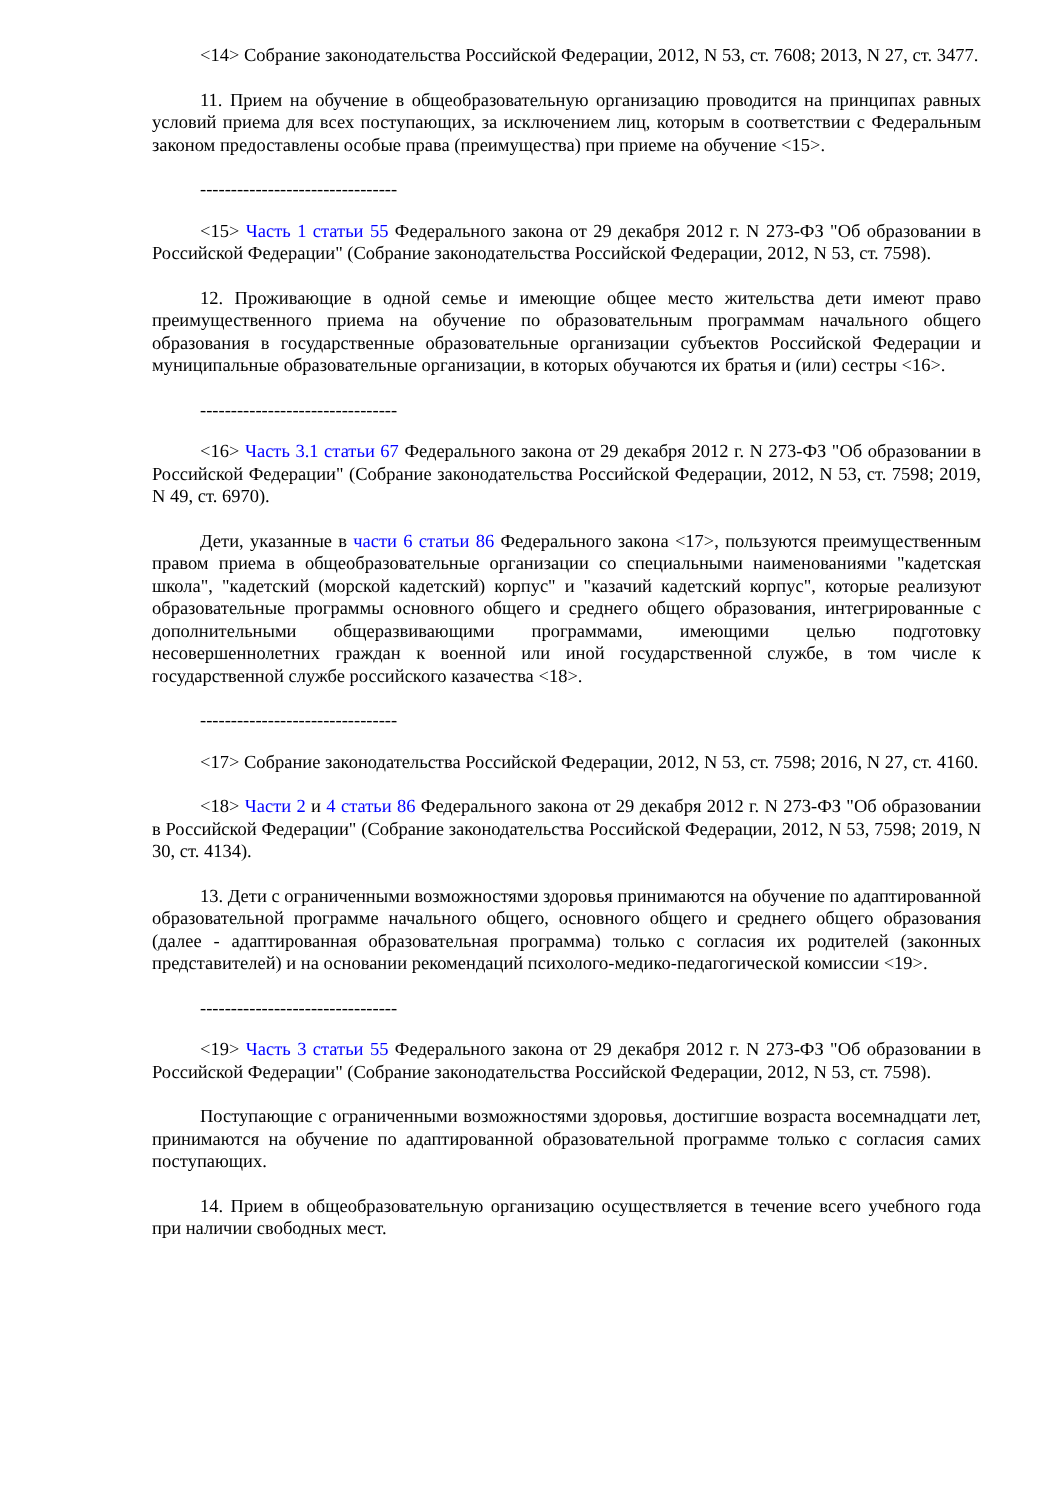<14> Собрание законодательства Российской Федерации, 2012, N 53, ст. 7608; 2013, N 27, ст. 3477.
11. Прием на обучение в общеобразовательную организацию проводится на принципах равных условий приема для всех поступающих, за исключением лиц, которым в соответствии с Федеральным законом предоставлены особые права (преимущества) при приеме на обучение <15>.
--------------------------------
<15> Часть 1 статьи 55 Федерального закона от 29 декабря 2012 г. N 273-ФЗ "Об образовании в Российской Федерации" (Собрание законодательства Российской Федерации, 2012, N 53, ст. 7598).
12. Проживающие в одной семье и имеющие общее место жительства дети имеют право преимущественного приема на обучение по образовательным программам начального общего образования в государственные образовательные организации субъектов Российской Федерации и муниципальные образовательные организации, в которых обучаются их братья и (или) сестры <16>.
--------------------------------
<16> Часть 3.1 статьи 67 Федерального закона от 29 декабря 2012 г. N 273-ФЗ "Об образовании в Российской Федерации" (Собрание законодательства Российской Федерации, 2012, N 53, ст. 7598; 2019, N 49, ст. 6970).
Дети, указанные в части 6 статьи 86 Федерального закона <17>, пользуются преимущественным правом приема в общеобразовательные организации со специальными наименованиями "кадетская школа", "кадетский (морской кадетский) корпус" и "казачий кадетский корпус", которые реализуют образовательные программы основного общего и среднего общего образования, интегрированные с дополнительными общеразвивающими программами, имеющими целью подготовку несовершеннолетних граждан к военной или иной государственной службе, в том числе к государственной службе российского казачества <18>.
--------------------------------
<17> Собрание законодательства Российской Федерации, 2012, N 53, ст. 7598; 2016, N 27, ст. 4160.
<18> Части 2 и 4 статьи 86 Федерального закона от 29 декабря 2012 г. N 273-ФЗ "Об образовании в Российской Федерации" (Собрание законодательства Российской Федерации, 2012, N 53, 7598; 2019, N 30, ст. 4134).
13. Дети с ограниченными возможностями здоровья принимаются на обучение по адаптированной образовательной программе начального общего, основного общего и среднего общего образования (далее - адаптированная образовательная программа) только с согласия их родителей (законных представителей) и на основании рекомендаций психолого-медико-педагогической комиссии <19>.
--------------------------------
<19> Часть 3 статьи 55 Федерального закона от 29 декабря 2012 г. N 273-ФЗ "Об образовании в Российской Федерации" (Собрание законодательства Российской Федерации, 2012, N 53, ст. 7598).
Поступающие с ограниченными возможностями здоровья, достигшие возраста восемнадцати лет, принимаются на обучение по адаптированной образовательной программе только с согласия самих поступающих.
14. Прием в общеобразовательную организацию осуществляется в течение всего учебного года при наличии свободных мест.